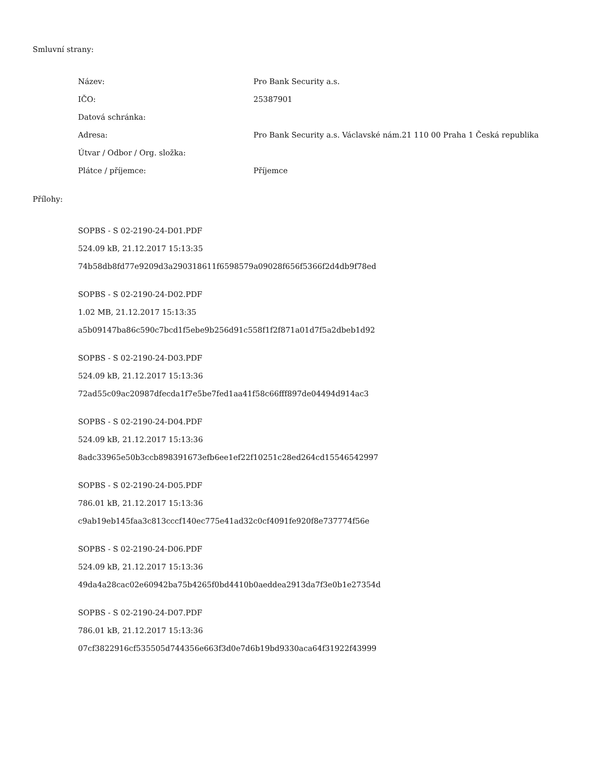Smluvní strany:
| Název: | Pro Bank Security a.s. |
| IČO: | 25387901 |
| Datová schránka: | |
| Adresa: | Pro Bank Security a.s. Václavské nám.21 110 00 Praha 1 Česká republika |
| Útvar / Odbor / Org. složka: | |
| Plátce / příjemce: | Příjemce |
Přílohy:
SOPBS - S 02-2190-24-D01.PDF
524.09 kB, 21.12.2017 15:13:35
74b58db8fd77e9209d3a290318611f6598579a09028f656f5366f2d4db9f78ed
SOPBS - S 02-2190-24-D02.PDF
1.02 MB, 21.12.2017 15:13:35
a5b09147ba86c590c7bcd1f5ebe9b256d91c558f1f2f871a01d7f5a2dbeb1d92
SOPBS - S 02-2190-24-D03.PDF
524.09 kB, 21.12.2017 15:13:36
72ad55c09ac20987dfecda1f7e5be7fed1aa41f58c66fff897de04494d914ac3
SOPBS - S 02-2190-24-D04.PDF
524.09 kB, 21.12.2017 15:13:36
8adc33965e50b3ccb898391673efb6ee1ef22f10251c28ed264cd15546542997
SOPBS - S 02-2190-24-D05.PDF
786.01 kB, 21.12.2017 15:13:36
c9ab19eb145faa3c813cccf140ec775e41ad32c0cf4091fe920f8e737774f56e
SOPBS - S 02-2190-24-D06.PDF
524.09 kB, 21.12.2017 15:13:36
49da4a28cac02e60942ba75b4265f0bd4410b0aeddea2913da7f3e0b1e27354d
SOPBS - S 02-2190-24-D07.PDF
786.01 kB, 21.12.2017 15:13:36
07cf3822916cf535505d744356e663f3d0e7d6b19bd9330aca64f31922f43999